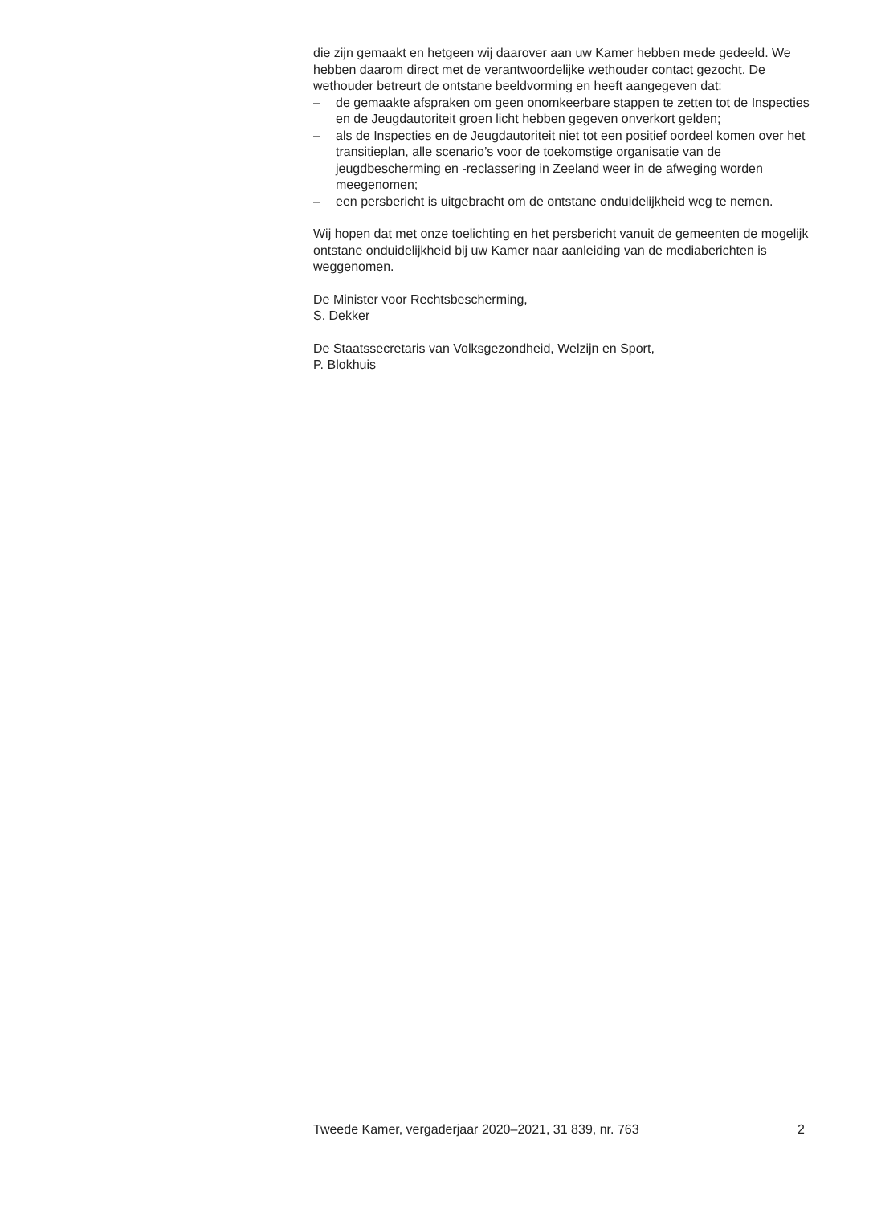die zijn gemaakt en hetgeen wij daarover aan uw Kamer hebben mede gedeeld. We hebben daarom direct met de verantwoordelijke wethouder contact gezocht. De wethouder betreurt de ontstane beeldvorming en heeft aangegeven dat:
– de gemaakte afspraken om geen onomkeerbare stappen te zetten tot de Inspecties en de Jeugdautoriteit groen licht hebben gegeven onverkort gelden;
– als de Inspecties en de Jeugdautoriteit niet tot een positief oordeel komen over het transitieplan, alle scenario’s voor de toekomstige organisatie van de jeugdbescherming en -reclassering in Zeeland weer in de afweging worden meegenomen;
– een persbericht is uitgebracht om de ontstane onduidelijkheid weg te nemen.
Wij hopen dat met onze toelichting en het persbericht vanuit de gemeenten de mogelijk ontstane onduidelijkheid bij uw Kamer naar aanleiding van de mediaberichten is weggenomen.
De Minister voor Rechtsbescherming,
S. Dekker
De Staatssecretaris van Volksgezondheid, Welzijn en Sport,
P. Blokhuis
Tweede Kamer, vergaderjaar 2020–2021, 31 839, nr. 763 2